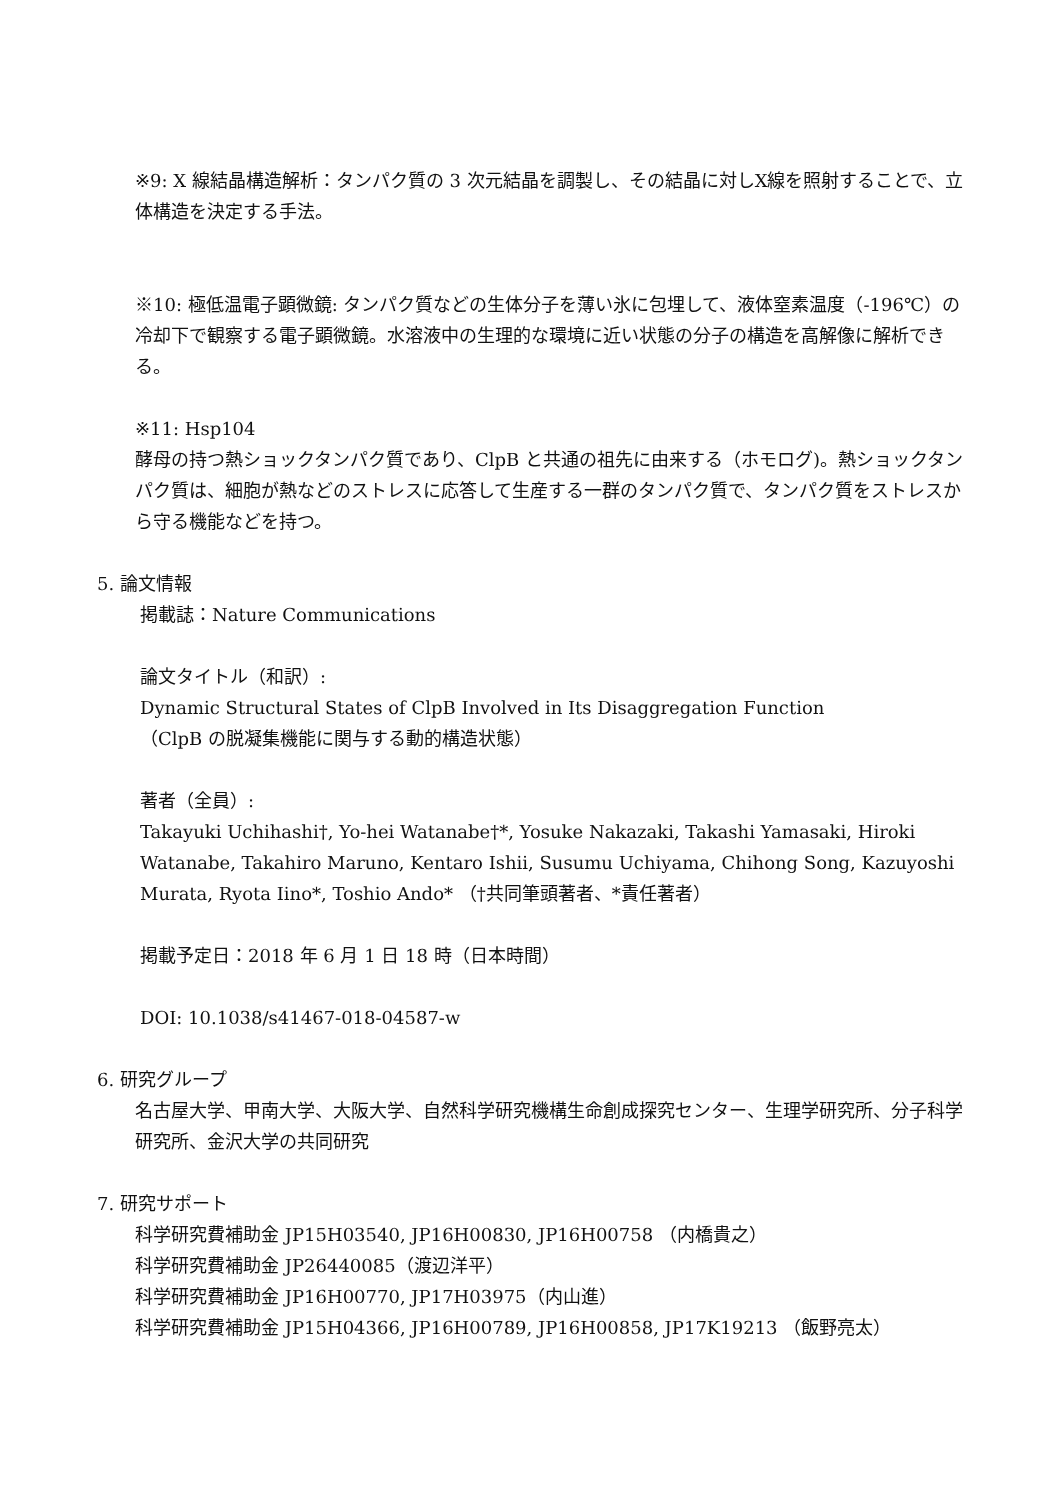※9: X 線結晶構造解析：タンパク質の 3 次元結晶を調製し、その結晶に対しX線を照射することで、立体構造を決定する手法。
※10: 極低温電子顕微鏡: タンパク質などの生体分子を薄い氷に包埋して、液体窒素温度（-196℃）の冷却下で観察する電子顕微鏡。水溶液中の生理的な環境に近い状態の分子の構造を高解像に解析できる。
※11: Hsp104
酵母の持つ熱ショックタンパク質であり、ClpB と共通の祖先に由来する（ホモログ)。熱ショックタンパク質は、細胞が熱などのストレスに応答して生産する一群のタンパク質で、タンパク質をストレスから守る機能などを持つ。
5. 論文情報
掲載誌：Nature Communications
論文タイトル（和訳）:
Dynamic Structural States of ClpB Involved in Its Disaggregation Function
（ClpB の脱凝集機能に関与する動的構造状態）
著者（全員）:
Takayuki Uchihashi†, Yo-hei Watanabe†*, Yosuke Nakazaki, Takashi Yamasaki, Hiroki Watanabe, Takahiro Maruno, Kentaro Ishii, Susumu Uchiyama, Chihong Song, Kazuyoshi Murata, Ryota Iino*, Toshio Ando* （†共同筆頭著者、*責任著者）
掲載予定日：2018 年 6 月 1 日 18 時（日本時間）
DOI: 10.1038/s41467-018-04587-w
6. 研究グループ
名古屋大学、甲南大学、大阪大学、自然科学研究機構生命創成探究センター、生理学研究所、分子科学研究所、金沢大学の共同研究
7. 研究サポート
科学研究費補助金 JP15H03540, JP16H00830, JP16H00758 （内橋貴之）
科学研究費補助金 JP26440085（渡辺洋平）
科学研究費補助金 JP16H00770, JP17H03975（内山進）
科学研究費補助金 JP15H04366, JP16H00789, JP16H00858, JP17K19213 （飯野亮太）